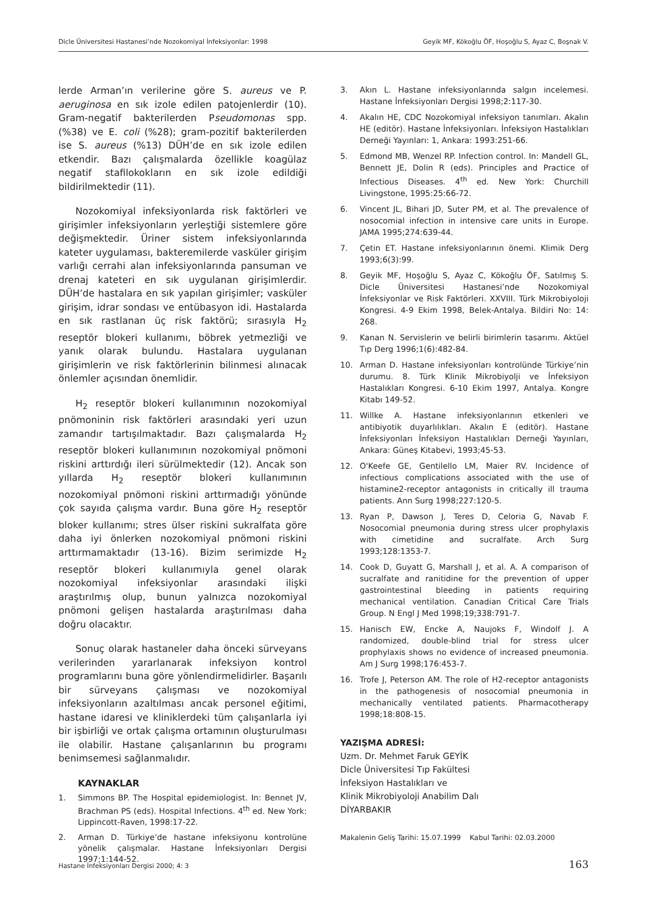Dicle Üniversitesi Hastanesi’nde Nozokomiyal İnfeksiyonlar: 1998 Geyik MF, Kökoğlu ÖF, Hoşoğlu S, Ayaz C, Boşnak V.
lerde Arman’ın verilerine göre S. aureus ve P. aeruginosa en sık izole edilen patojenlerdir (10). Gram-negatif bakterilerden Pseudomonas spp. (%38) ve E. coli (%28); gram-pozitif bakterilerden ise S. aureus (%13) DÜH’de en sık izole edilen etkendir. Bazı çalışmalarda özellikle koagülaz negatif stafilokokların en sık izole edildiği bildirilmektedir (11).
Nozokomiyal infeksiyonlarda risk faktörleri ve girişimler infeksiyonların yerleştiği sistemlere göre değişmektedir. Üriner sistem infeksiyonlarında kateter uygulaması, bakteremilerde vasküler girişim varlığı cerrahi alan infeksiyonlarında pansuman ve drenaj kateteri en sık uygulanan girişimlerdir. DÜH’de hastalara en sık yapılan girişimler; vasküler girişim, idrar sondası ve entübasyon idi. Hastalarda en sık rastlanan üç risk faktörü; sırasıyla H<sub>2</sub> reseptör blokeri kullanımı, böbrek yetmezliği ve yanık olarak bulundu. Hastalara uygulanan girişimlerin ve risk faktörlerinin bilinmesi alınacak önlemler açısından önemlidir.
H<sub>2</sub> reseptör blokeri kullanımının nozokomiyal pnömoninin risk faktörleri arasındaki yeri uzun zamandır tartışılmaktadır. Bazı çalışmalarda H<sub>2</sub> reseptör blokeri kullanımının nozokomiyal pnömoni riskini arttırdığı ileri sürülmektedir (12). Ancak son yıllarda H<sub>2</sub> reseptör blokeri kullanımının nozokomiyal pnömoni riskini arttırmadığı yönünde çok sayıda çalışma vardır. Buna göre H<sub>2</sub> reseptör bloker kullanımı; stres ülser riskini sukralfata göre daha iyi önlerken nozokomiyal pnömoni riskini arttırmamaktadır (13-16). Bizim serimizde H<sub>2</sub> reseptör blokeri kullanımıyla genel olarak nozokomiyal infeksiyonlar arasındaki ilişki araştırılmış olup, bunun yalnızca nozokomiyal pnömoni gelişen hastalarda araştırılması daha doğru olacaktır.
Sonuç olarak hastaneler daha önceki sürveyans verilerinden yararlanarak infeksiyon kontrol programlarını buna göre yönlendirmelidirler. Başarılı bir sürveyans çalışması ve nozokomiyal infeksiyonların azaltılması ancak personel eğitimi, hastane idaresi ve kliniklerdeki tüm çalışanlarla iyi bir işbirliği ve ortak çalışma ortamının oluşturulması ile olabilir. Hastane çalışanlarının bu programı benimsemesi sağlanmalıdır.
KAYNAKLAR
1. Simmons BP. The Hospital epidemiologist. In: Bennet JV, Brachman PS (eds). Hospital Infections. 4<sup>th</sup> ed. New York: Lippincott-Raven, 1998:17-22.
2. Arman D. Türkiye’de hastane infeksiyonu kontrolüne yönelik çalışmalar. Hastane İnfeksiyonları Dergisi 1997;1:144-52.
3. Akın L. Hastane infeksiyonlarında salgın incelemesi. Hastane İnfeksiyonları Dergisi 1998;2:117-30.
4. Akalın HE, CDC Nozokomiyal infeksiyon tanımları. Akalın HE (editör). Hastane İnfeksiyonları. İnfeksiyon Hastalıkları Derneği Yayınları: 1, Ankara: 1993:251-66.
5. Edmond MB, Wenzel RP. Infection control. In: Mandell GL, Bennett JE, Dolin R (eds). Principles and Practice of Infectious Diseases. 4<sup>th</sup> ed. New York: Churchill Livingstone, 1995:25:66-72.
6. Vincent JL, Bihari JD, Suter PM, et al. The prevalence of nosocomial infection in intensive care units in Europe. JAMA 1995;274:639-44.
7. Çetin ET. Hastane infeksiyonlarının önemi. Klimik Derg 1993;6(3):99.
8. Geyik MF, Hoşoğlu S, Ayaz C, Kökoğlu ÖF, Satılmış S. Dicle Üniversitesi Hastanesi’nde Nozokomiyal İnfeksiyonlar ve Risk Faktörleri. XXVIII. Türk Mikrobiyoloji Kongresi. 4-9 Ekim 1998, Belek-Antalya. Bildiri No: 14: 268.
9. Kanan N. Servislerin ve belirli birimlerin tasarımı. Aktüel Tıp Derg 1996;1(6):482-84.
10. Arman D. Hastane infeksiyonları kontrolünde Türkiye’nin durumu. 8. Türk Klinik Mikrobiyolji ve İnfeksiyon Hastalıkları Kongresi. 6-10 Ekim 1997, Antalya. Kongre Kitabı 149-52.
11. Willke A. Hastane infeksiyonlarının etkenleri ve antibiyotik duyarlılıkları. Akalın E (editör). Hastane İnfeksiyonları İnfeksiyon Hastalıkları Derneği Yayınları, Ankara: Güneş Kitabevi, 1993;45-53.
12. O'Keefe GE, Gentilello LM, Maier RV. Incidence of infectious complications associated with the use of histamine2-receptor antagonists in critically ill trauma patients. Ann Surg 1998;227:120-5.
13. Ryan P, Dawson J, Teres D, Celoria G, Navab F. Nosocomial pneumonia during stress ulcer prophylaxis with cimetidine and sucralfate. Arch Surg 1993;128:1353-7.
14. Cook D, Guyatt G, Marshall J, et al. A. A comparison of sucralfate and ranitidine for the prevention of upper gastrointestinal bleeding in patients requiring mechanical ventilation. Canadian Critical Care Trials Group. N Engl J Med 1998;19;338:791-7.
15. Hanisch EW, Encke A, Naujoks F, Windolf J. A randomized, double-blind trial for stress ulcer prophylaxis shows no evidence of increased pneumonia. Am J Surg 1998;176:453-7.
16. Trofe J, Peterson AM. The role of H2-receptor antagonists in the pathogenesis of nosocomial pneumonia in mechanically ventilated patients. Pharmacotherapy 1998;18:808-15.
YAZIŞMA ADRESİ:
Uzm. Dr. Mehmet Faruk GEYİK
Dicle Üniversitesi Tıp Fakültesi
İnfeksiyon Hastalıkları ve
Klinik Mikrobiyoloji Anabilim Dalı
DİYARBAKIR
Makalenin Geliş Tarihi: 15.07.1999 Kabul Tarihi: 02.03.2000
Hastane İnfeksiyonları Dergisi 2000; 4: 3 163